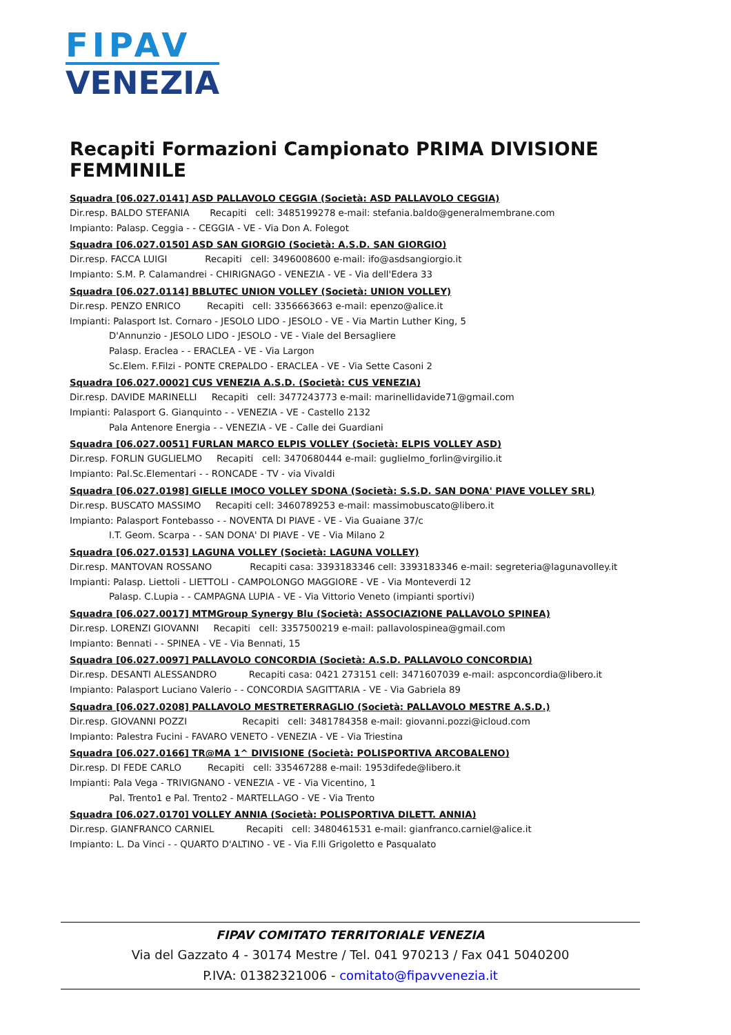FIPAV
VENEZIA
Recapiti Formazioni Campionato PRIMA DIVISIONE FEMMINILE
Squadra [06.027.0141] ASD PALLAVOLO CEGGIA (Società: ASD PALLAVOLO CEGGIA)
Dir.resp. BALDO STEFANIA Recapiti cell: 3485199278 e-mail: stefania.baldo@generalmembrane.com
Impianto: Palasp. Ceggia - - CEGGIA - VE - Via Don A. Folegot
Squadra [06.027.0150] ASD SAN GIORGIO (Società: A.S.D. SAN GIORGIO)
Dir.resp. FACCA LUIGI Recapiti cell: 3496008600 e-mail: ifo@asdsangiorgio.it
Impianto: S.M. P. Calamandrei - CHIRIGNAGO - VENEZIA - VE - Via dell'Edera 33
Squadra [06.027.0114] BBLUTEC UNION VOLLEY (Società: UNION VOLLEY)
Dir.resp. PENZO ENRICO Recapiti cell: 3356663663 e-mail: epenzo@alice.it
Impianti: Palasport Ist. Cornaro - JESOLO LIDO - JESOLO - VE - Via Martin Luther King, 5
D'Annunzio - JESOLO LIDO - JESOLO - VE - Viale del Bersagliere
Palasp. Eraclea - - ERACLEA - VE - Via Largon
Sc.Elem. F.Filzi - PONTE CREPALDO - ERACLEA - VE - Via Sette Casoni 2
Squadra [06.027.0002] CUS VENEZIA A.S.D. (Società: CUS VENEZIA)
Dir.resp. DAVIDE MARINELLI Recapiti cell: 3477243773 e-mail: marinellidavide71@gmail.com
Impianti: Palasport G. Gianquinto - - VENEZIA - VE - Castello 2132
Pala Antenore Energia - - VENEZIA - VE - Calle dei Guardiani
Squadra [06.027.0051] FURLAN MARCO ELPIS VOLLEY (Società: ELPIS VOLLEY ASD)
Dir.resp. FORLIN GUGLIELMO Recapiti cell: 3470680444 e-mail: guglielmo_forlin@virgilio.it
Impianto: Pal.Sc.Elementari - - RONCADE - TV - via Vivaldi
Squadra [06.027.0198] GIELLE IMOCO VOLLEY SDONA (Società: S.S.D. SAN DONA' PIAVE VOLLEY SRL)
Dir.resp. BUSCATO MASSIMO Recapiti cell: 3460789253 e-mail: massimobuscato@libero.it
Impianto: Palasport Fontebasso - - NOVENTA DI PIAVE - VE - Via Guaiane 37/c
I.T. Geom. Scarpa - - SAN DONA' DI PIAVE - VE - Via Milano 2
Squadra [06.027.0153] LAGUNA VOLLEY (Società: LAGUNA VOLLEY)
Dir.resp. MANTOVAN ROSSANO Recapiti casa: 3393183346 cell: 3393183346 e-mail: segreteria@lagunavolley.it
Impianti: Palasp. Liettoli - LIETTOLI - CAMPOLONGO MAGGIORE - VE - Via Monteverdi 12
Palasp. C.Lupia - - CAMPAGNA LUPIA - VE - Via Vittorio Veneto (impianti sportivi)
Squadra [06.027.0017] MTMGroup Synergy Blu (Società: ASSOCIAZIONE PALLAVOLO SPINEA)
Dir.resp. LORENZI GIOVANNI Recapiti cell: 3357500219 e-mail: pallavolospinea@gmail.com
Impianto: Bennati - - SPINEA - VE - Via Bennati, 15
Squadra [06.027.0097] PALLAVOLO CONCORDIA (Società: A.S.D. PALLAVOLO CONCORDIA)
Dir.resp. DESANTI ALESSANDRO Recapiti casa: 0421 273151 cell: 3471607039 e-mail: aspconcordia@libero.it
Impianto: Palasport Luciano Valerio - - CONCORDIA SAGITTARIA - VE - Via Gabriela 89
Squadra [06.027.0208] PALLAVOLO MESTRETERRAGLIO (Società: PALLAVOLO MESTRE A.S.D.)
Dir.resp. GIOVANNI POZZI Recapiti cell: 3481784358 e-mail: giovanni.pozzi@icloud.com
Impianto: Palestra Fucini - FAVARO VENETO - VENEZIA - VE - Via Triestina
Squadra [06.027.0166] TR@MA 1^ DIVISIONE (Società: POLISPORTIVA ARCOBALENO)
Dir.resp. DI FEDE CARLO Recapiti cell: 335467288 e-mail: 1953difede@libero.it
Impianti: Pala Vega - TRIVIGNANO - VENEZIA - VE - Via Vicentino, 1
Pal. Trento1 e Pal. Trento2 - MARTELLAGO - VE - Via Trento
Squadra [06.027.0170] VOLLEY ANNIA (Società: POLISPORTIVA DILETT. ANNIA)
Dir.resp. GIANFRANCO CARNIEL Recapiti cell: 3480461531 e-mail: gianfranco.carniel@alice.it
Impianto: L. Da Vinci - - QUARTO D'ALTINO - VE - Via F.lli Grigoletto e Pasqualato
FIPAV COMITATO TERRITORIALE VENEZIA
Via del Gazzato 4 - 30174 Mestre / Tel. 041 970213 / Fax 041 5040200
P.IVA: 01382321006 - comitato@fipavvenezia.it